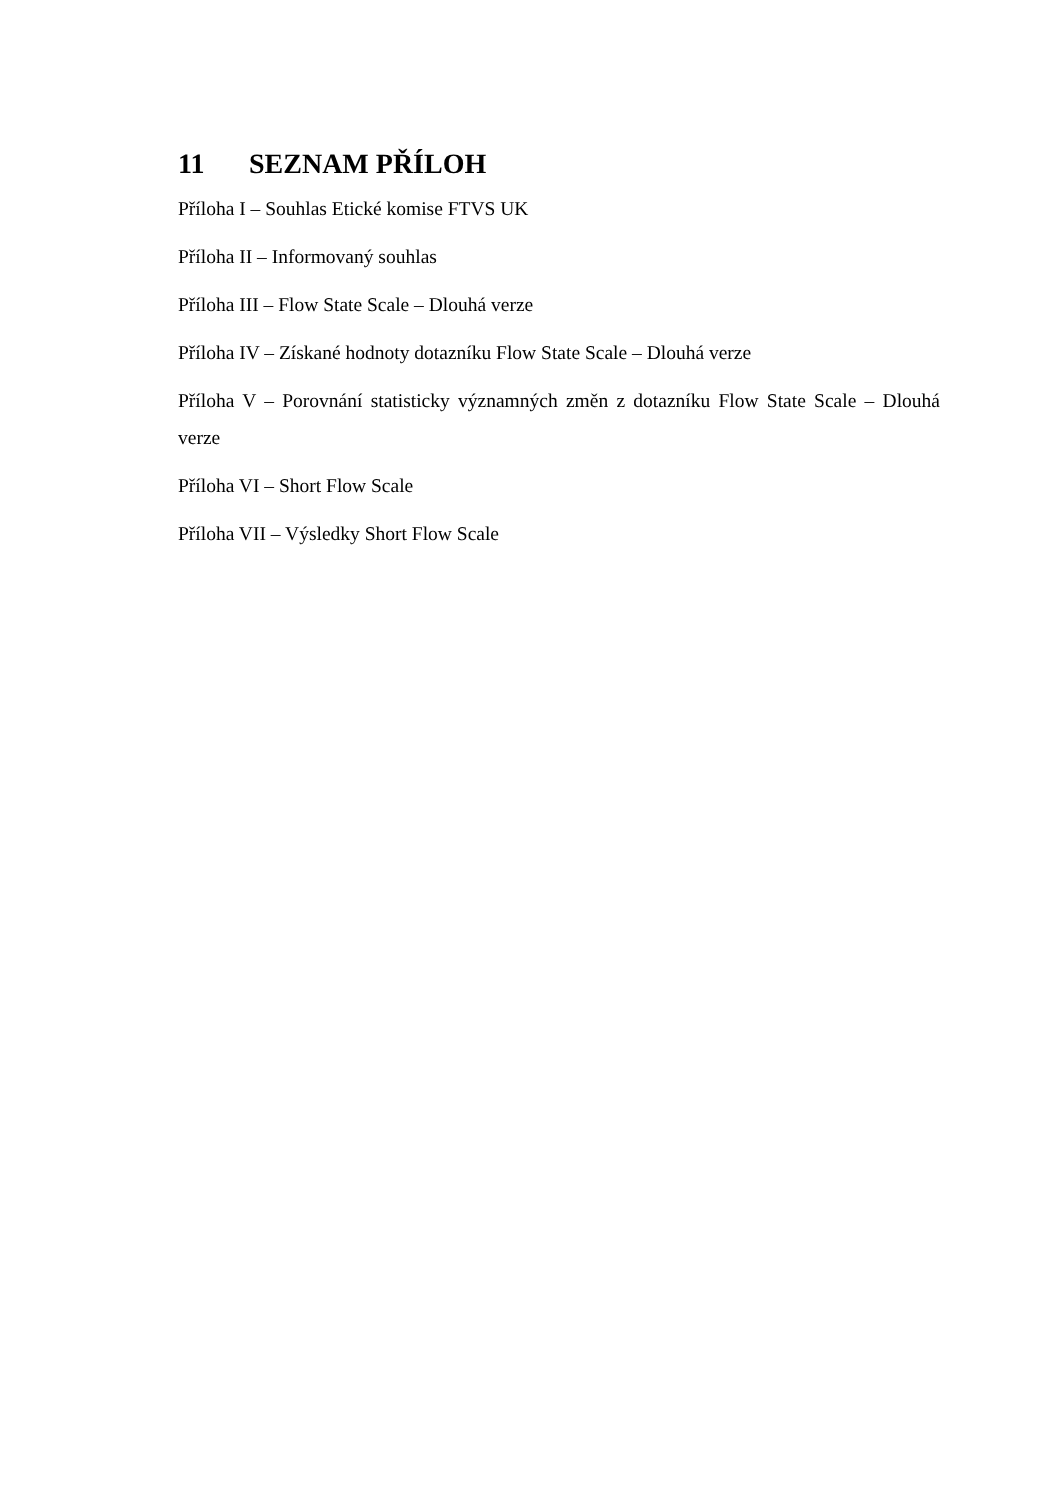11 SEZNAM PŘÍLOH
Příloha I – Souhlas Etické komise FTVS UK
Příloha II – Informovaný souhlas
Příloha III – Flow State Scale – Dlouhá verze
Příloha IV – Získané hodnoty dotazníku Flow State Scale – Dlouhá verze
Příloha V – Porovnání statisticky významných změn z dotazníku Flow State Scale – Dlouhá verze
Příloha VI – Short Flow Scale
Příloha VII – Výsledky Short Flow Scale